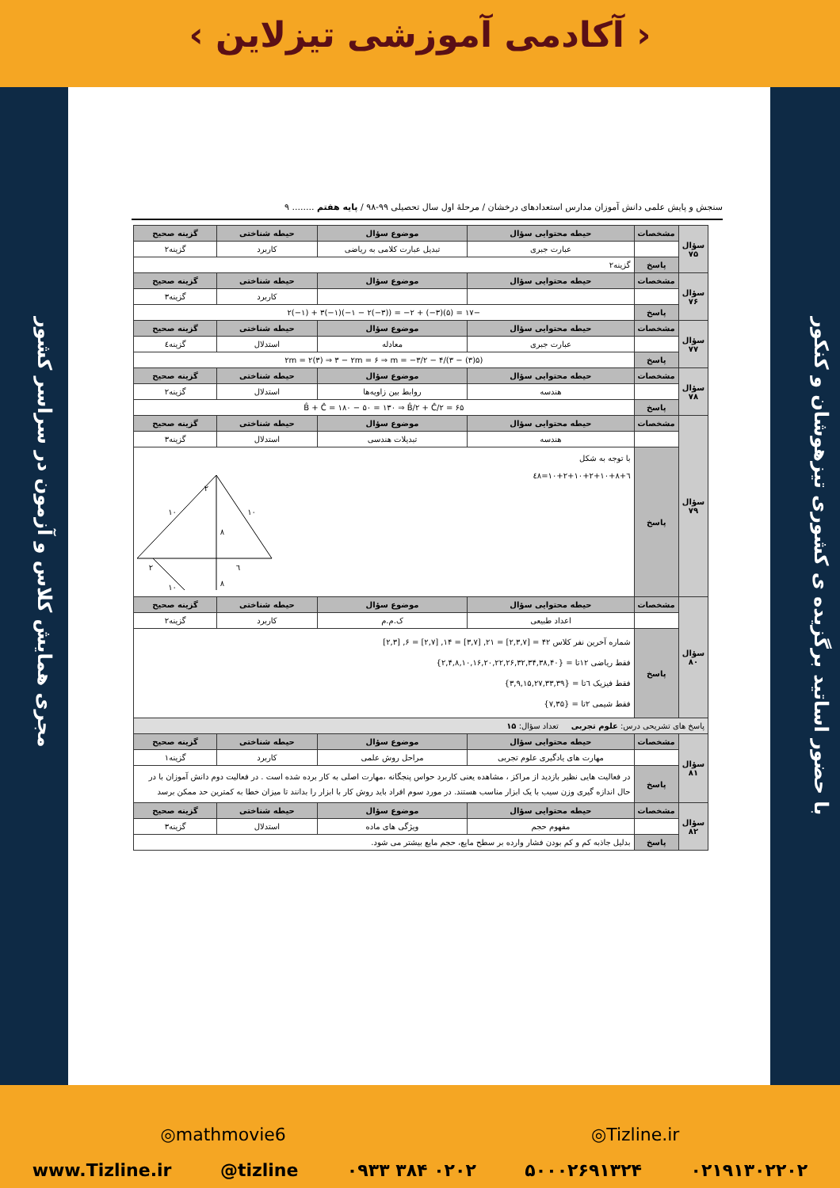‹ آکادمی آموزشی تیزلاین ›
با حضور اساتید برگزیده ی کشوری تیزهوشان و کنکور
مجری همایش کلاس و آزمون در سراسر کشور
سنجش و پایش علمی دانش آموزان مدارس استعدادهای درخشان / مرحلهٔ اول سال تحصیلی ۹۹-۹۸ / پایه هفتم ........ ۹
| سؤال ۷۵ | مشخصات | حیطه محتوایی سؤال | موضوع سؤال | حیطه شناختی | گزینه صحیح |
| | | عبارت جبری | تبدیل عبارت کلامی به ریاضی | کاربرد | گزینه۲ |
| | پاسخ | گزینه۲ | | | |
| سؤال ۷۶ | مشخصات | حیطه محتوایی سؤال | موضوع سؤال | حیطه شناختی | گزینه صحیح |
| | | | | کاربرد | گزینه۳ |
| | پاسخ | −۱۷ = (۵)(۳−) + ۲− = ((۳−)۲ − ۱−)(۱−)۳ + (۱−)۲ | | | |
| سؤال ۷۷ | مشخصات | حیطه محتوایی سؤال | موضوع سؤال | حیطه شناختی | گزینه صحیح |
| | | عبارت جبری | معادله | استدلال | گزینه٤ |
| | پاسخ | (۵(۳) − ۳)/۴ − ۲m = ۲(۳) ⇒ ۳ − ۲m = ۶ ⇒ m = −۳/۲ | | | |
| سؤال ۷۸ | مشخصات | حیطه محتوایی سؤال | موضوع سؤال | حیطه شناختی | گزینه صحیح |
| | | هندسه | روابط بین زاویه‌ها | استدلال | گزینه۲ |
| | پاسخ | B̂ + Ĉ = ۱۸۰ − ۵۰ = ۱۳۰ ⇒ B̂/۲ + Ĉ/۲ = ۶۵ | | | |
| سؤال ۷۹ | مشخصات | حیطه محتوایی سؤال | موضوع سؤال | حیطه شناختی | گزینه صحیح |
| | | هندسه | تبدیلات هندسی | استدلال | گزینه۳ |
| | پاسخ | با توجه به شکل ٦+۱۰+۲+۱۰+۲+۱۰+۸=٤۸ ۲ ۱۰ ۱۰ ۸ ۲ ٦ ۱۰ ۸ | | | |
| سؤال ۸۰ | مشخصات | حیطه محتوایی سؤال | موضوع سؤال | حیطه شناختی | گزینه صحیح |
| | | اعداد طبیعی | ک.م.م | کاربرد | گزینه۲ |
| | پاسخ | شماره آخرین نفر کلاس ۴۲ = [۲,۳,۷] = ۲۱, [۳,۷] = ۱۴, [۲,۷] = ۶, [۲,۳] فقط ریاضی ۱۲تا = {۲,۴,۸,۱۰,۱۶,۲۰,۲۲,۲۶,۳۲,۳۴,۳۸,۴۰} فقط فیزیک ٦تا = {۳,۹,۱۵,۲۷,۳۳,۳۹} فقط شیمی ۲تا = {۷,۳۵} | | | |
| پاسخ های تشریحی درس: علوم تجربی تعداد سؤال: ۱۵ | | | | | |
| سؤال ۸۱ | مشخصات | حیطه محتوایی سؤال | موضوع سؤال | حیطه شناختی | گزینه صحیح |
| | | مهارت های یادگیری علوم تجربی | مراحل روش علمی | کاربرد | گزینه۱ |
| | پاسخ | در فعالیت هایی نظیر بازدید از مراکز ، مشاهده یعنی کاربرد حواس پنجگانه ،مهارت اصلی به کار برده شده است . در فعالیت دوم دانش آموزان با در حال اندازه گیری وزن سیب با یک ابزار مناسب هستند. در مورد سوم افراد باید روش کار با ابزار را بدانند تا میزان خطا به کمترین حد ممکن برسد | | | |
| سؤال ۸۲ | مشخصات | حیطه محتوایی سؤال | موضوع سؤال | حیطه شناختی | گزینه صحیح |
| | | مفهوم حجم | ویژگی های ماده | استدلال | گزینه۳ |
| | پاسخ | بدلیل جاذبه کم و کم بودن فشار وارده بر سطح مایع، حجم مایع بیشتر می شود. | | | |
◎mathmovie6 ◎Tizline.ir
www.Tizline.ir @tizline ۰۹۳۳ ۳۸۴ ۰۲۰۲ ۵۰۰۰۲۶۹۱۳۲۴ ۰۲۱۹۱۳۰۲۲۰۲